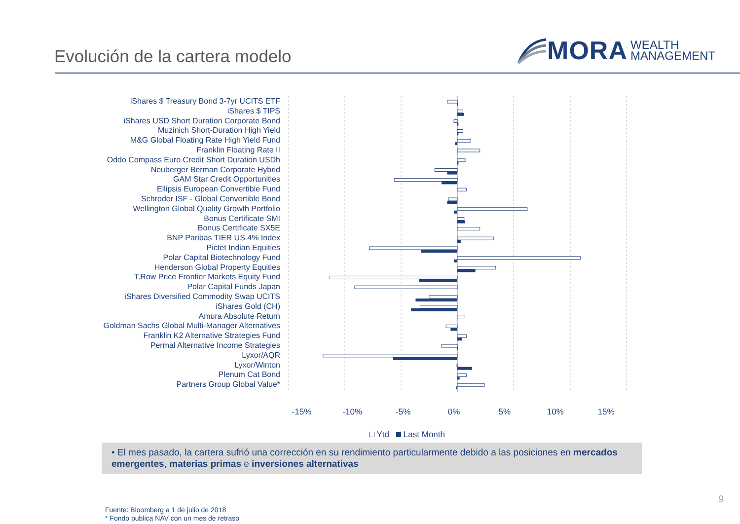Evolución de la cartera modelo
MORA WEALTH
MANAGEMENT
iShares $ Treasury Bond 3-7yr UCITS ETF
iShares $ TIPS
iShares USD Short Duration Corporate Bond
Muzinich Short-Duration High Yield
M&G Global Floating Rate High Yield Fund
Franklin Floating Rate II
Oddo Compass Euro Credit Short Duration USDh
Neuberger Berman Corporate Hybrid
GAM Star Credit Opportunities
Ellipsis European Convertible Fund
Schroder ISF - Global Convertible Bond
Wellington Global Quality Growth Portfolio
Bonus Certificate SMI
Bonus Certificate SX5E
BNP Paribas TIER US 4% Index
Pictet Indian Equities
Polar Capital Biotechnology Fund
Henderson Global Property Equities
T.Row Price Frontier Markets Equity Fund
Polar Capital Funds Japan
iShares Diversified Commodity Swap UCITS
iShares Gold (CH)
Amura Absolute Return
Goldman Sachs Global Multi-Manager Alternatives
Franklin K2 Alternative Strategies Fund
Permal Alternative Income Strategies
Lyxor/AQR
Lyxor/Winton
Plenum Cat Bond
Partners Group Global Value*
-15% -10% -5% 0% 5% 10% 15%
Ytd Last Month
• El mes pasado, la cartera sufrió una corrección en su rendimiento particularmente debido a las posiciones en mercados emergentes, materias primas e inversiones alternativas
Fuente: Bloomberg a 1 de julio de 2018
* Fondo publica NAV con un mes de retraso
9